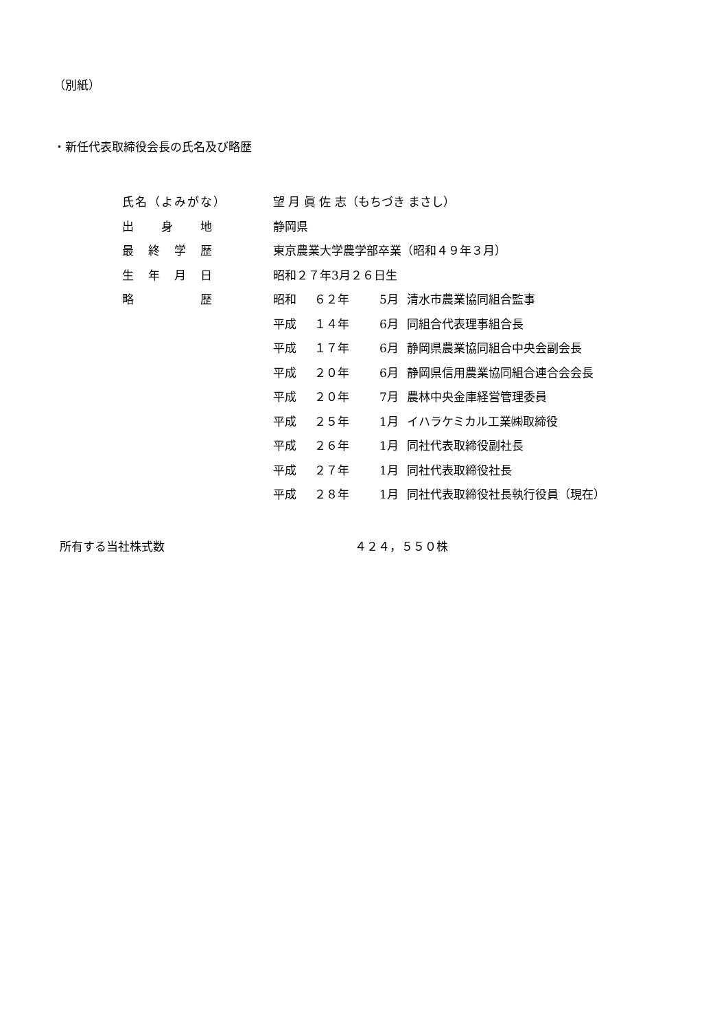（別紙）
・新任代表取締役会長の氏名及び略歴
| 氏名（よみがな） | 望 月 眞 佐 志（もちづき まさし） | | | |
| 出 身 地 | 静岡県 | | | |
| 最 終 学 歴 | 東京農業大学農学部卒業（昭和４９年３月） | | | |
| 生 年 月 日 | 昭和２７年3月２６日生 | | | |
| 略 歴 | 昭和 | ６２年 | 5月 | 清水市農業協同組合監事 |
| | 平成 | １４年 | 6月 | 同組合代表理事組合長 |
| | 平成 | １７年 | 6月 | 静岡県農業協同組合中央会副会長 |
| | 平成 | ２０年 | 6月 | 静岡県信用農業協同組合連合会会長 |
| | 平成 | ２０年 | 7月 | 農林中央金庫経営管理委員 |
| | 平成 | ２５年 | 1月 | イハラケミカル工業㈱取締役 |
| | 平成 | ２６年 | 1月 | 同社代表取締役副社長 |
| | 平成 | ２７年 | 1月 | 同社代表取締役社長 |
| | 平成 | ２８年 | 1月 | 同社代表取締役社長執行役員（現在） |
所有する当社株式数 ４２４，５５０株